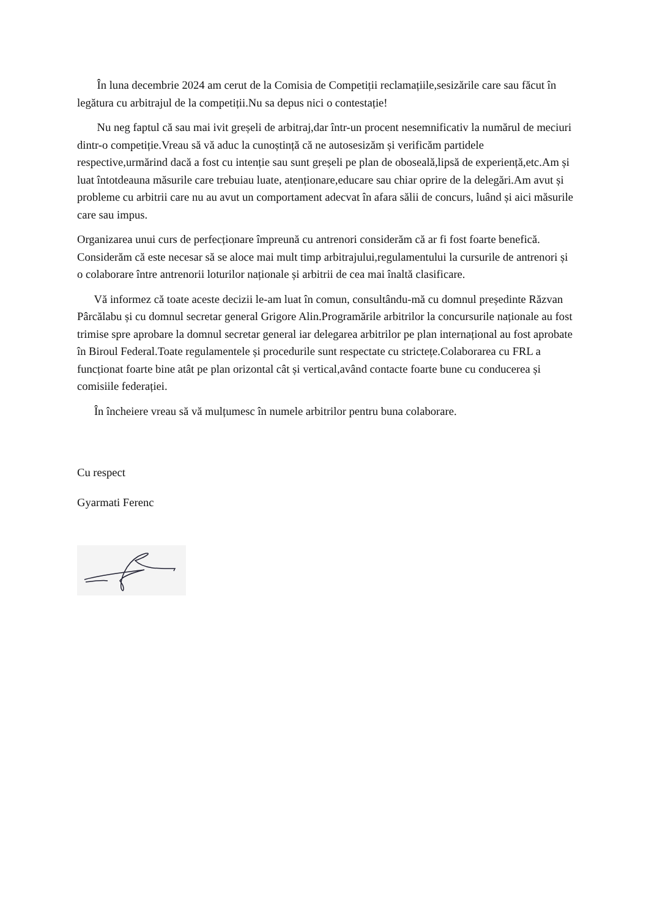În luna decembrie 2024 am cerut de la Comisia de Competiții reclamațiile,sesizările care sau făcut în legătura cu arbitrajul de la competiții.Nu sa depus nici o contestație!
Nu neg faptul că sau mai ivit greșeli de arbitraj,dar într-un procent nesemnificativ la numărul de meciuri dintr-o competiție.Vreau să vă aduc la cunoștință că ne autosesizăm și verificăm partidele respective,urmărind dacă a fost cu intenție sau sunt greșeli pe plan de oboseală,lipsă de experiență,etc.Am și luat întotdeauna măsurile care trebuiau luate, atenționare,educare sau chiar oprire de la delegări.Am avut și probleme cu arbitrii care nu au avut un comportament adecvat în afara sălii de concurs, luând și aici măsurile care sau impus.
Organizarea unui curs de perfecționare împreună cu antrenori considerăm că ar fi fost foarte benefică. Considerăm că este necesar să se aloce mai mult timp arbitrajului,regulamentului la cursurile de antrenori și o colaborare între antrenorii loturilor naționale și arbitrii de cea mai înaltă clasificare.
Vă informez că toate aceste decizii le-am luat în comun, consultându-mă cu domnul președinte Răzvan Pârcălabu și cu domnul secretar general Grigore Alin.Programările arbitrilor la concursurile naționale au fost trimise spre aprobare la domnul secretar general iar delegarea arbitrilor pe plan internațional au fost aprobate în Biroul Federal.Toate regulamentele și procedurile sunt respectate cu strictețe.Colaborarea cu FRL a funcționat foarte bine atât pe plan orizontal cât și vertical,având contacte foarte bune cu conducerea și comisiile federației.
În încheiere vreau să vă mulțumesc în numele arbitrilor pentru buna colaborare.
Cu respect
Gyarmati Ferenc